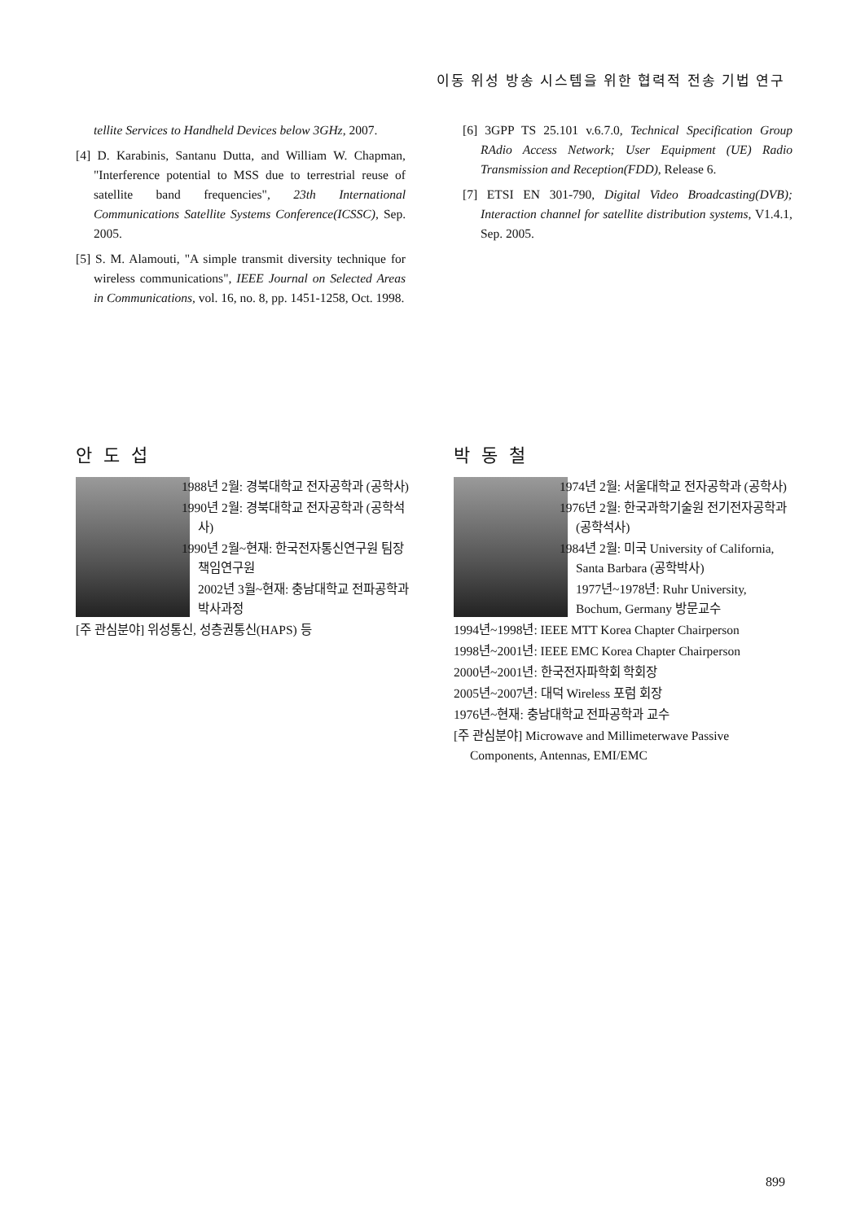이동 위성 방송 시스템을 위한 협력적 전송 기법 연구
tellite Services to Handheld Devices below 3GHz, 2007.
[4] D. Karabinis, Santanu Dutta, and William W. Chapman, "Interference potential to MSS due to terrestrial reuse of satellite band frequencies", 23th International Communications Satellite Systems Conference(ICSSC), Sep. 2005.
[5] S. M. Alamouti, "A simple transmit diversity technique for wireless communications", IEEE Journal on Selected Areas in Communications, vol. 16, no. 8, pp. 1451-1258, Oct. 1998.
[6] 3GPP TS 25.101 v.6.7.0, Technical Specification Group RAdio Access Network; User Equipment (UE) Radio Transmission and Reception(FDD), Release 6.
[7] ETSI EN 301-790, Digital Video Broadcasting(DVB); Interaction channel for satellite distribution systems, V1.4.1, Sep. 2005.
안도섭
1988년 2월: 경북대학교 전자공학과 (공학사)
1990년 2월: 경북대학교 전자공학과 (공학석사)
1990년 2월~현재: 한국전자통신연구원 팀장 책임연구원
2002년 3월~현재: 충남대학교 전파공학과 박사과정
[주 관심분야] 위성통신, 성층권통신(HAPS) 등
박동철
1974년 2월: 서울대학교 전자공학과 (공학사)
1976년 2월: 한국과학기술원 전기전자공학과 (공학석사)
1984년 2월: 미국 University of California, Santa Barbara (공학박사)
1977년~1978년: Ruhr University, Bochum, Germany 방문교수
1994년~1998년: IEEE MTT Korea Chapter Chairperson
1998년~2001년: IEEE EMC Korea Chapter Chairperson
2000년~2001년: 한국전자파학회 학회장
2005년~2007년: 대덕 Wireless 포럼 회장
1976년~현재: 충남대학교 전파공학과 교수
[주 관심분야] Microwave and Millimeterwave Passive Components, Antennas, EMI/EMC
899